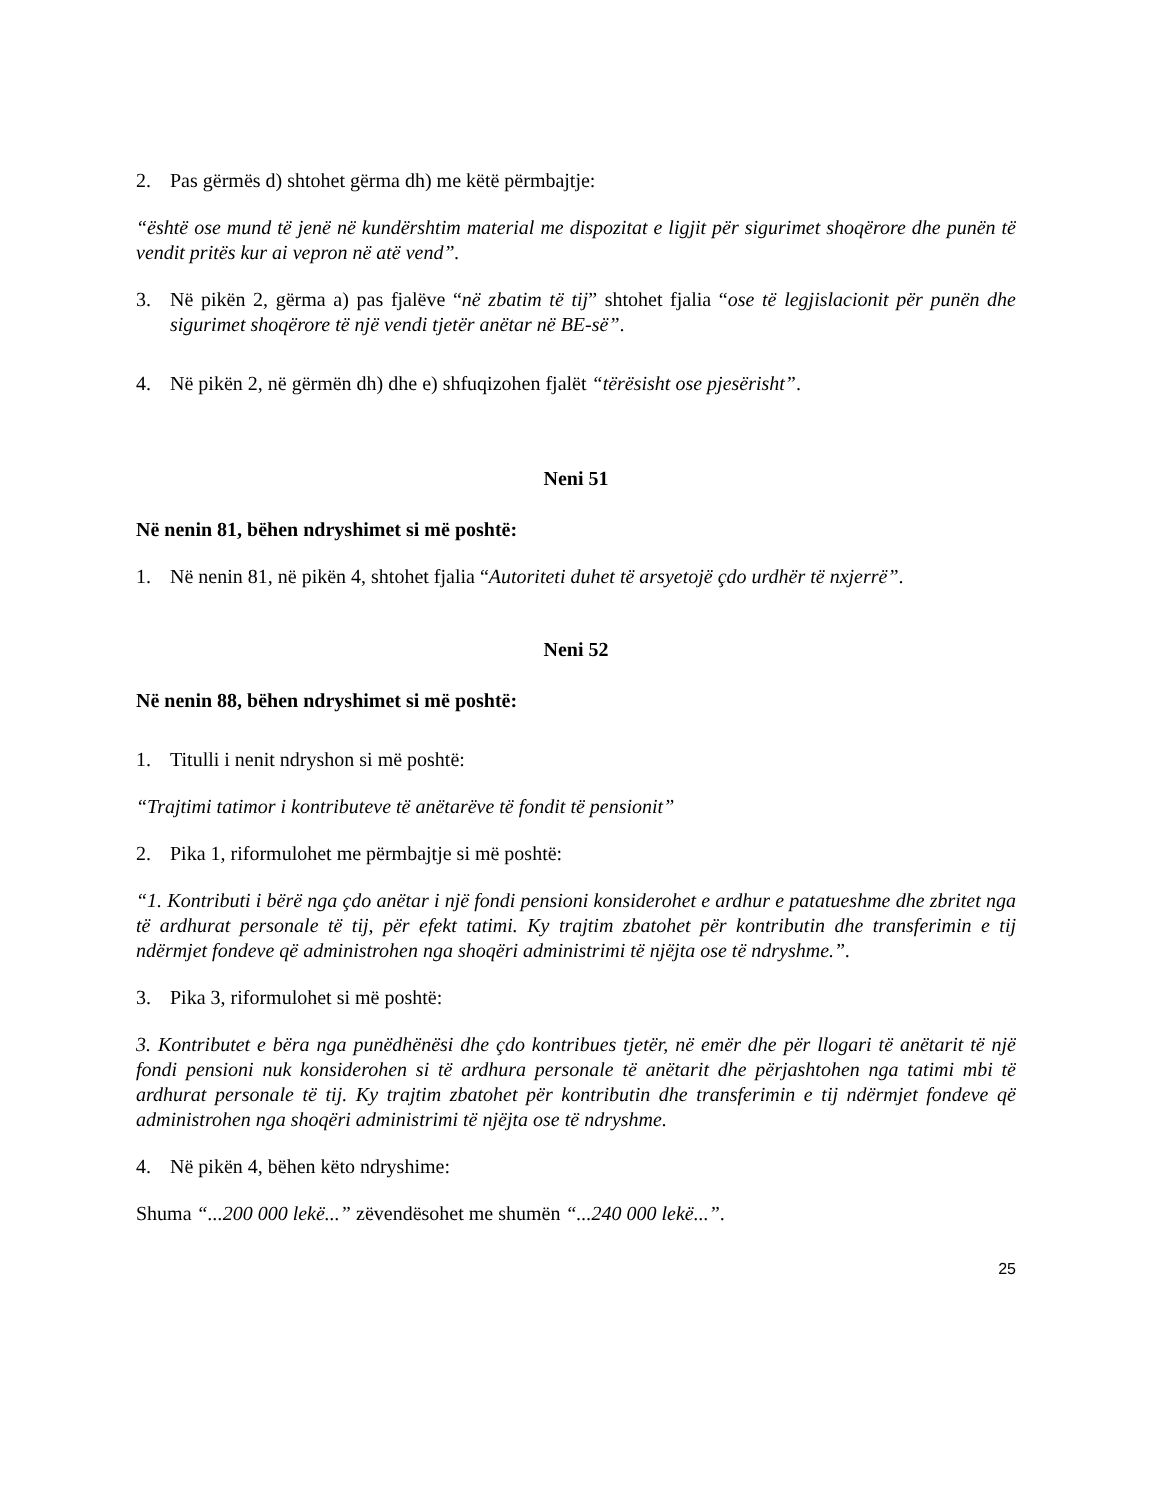2. Pas gërmës d) shtohet gërma dh) me këtë përmbajtje:
“është ose mund të jenë në kundërshtim material me dispozitat e ligjit për sigurimet shoqërore dhe punën të vendit pritës kur ai vepron në atë vend”.
3. Në pikën 2, gërma a) pas fjalëve “në zbatim të tij” shtohet fjalia “ose të legjislacionit për punën dhe sigurimet shoqërore të një vendi tjetër anëtar në BE-së”.
4. Në pikën 2, në gërmën dh) dhe e) shfuqizohen fjalët “tërësisht ose pjesërisht”.
Neni 51
Në nenin 81, bëhen ndryshimet si më poshtë:
1. Në nenin 81, në pikën 4, shtohet fjalia “Autoriteti duhet të arsyetojë çdo urdhër të nxjerrë”.
Neni 52
Në nenin 88, bëhen ndryshimet si më poshtë:
1. Titulli i nenit ndryshon si më poshtë:
“Trajtimi tatimor i kontributeve të anëtarëve të fondit të pensionit”
2. Pika 1, riformulohet me përmbajtje si më poshtë:
“1. Kontributi i bërë nga çdo anëtar i një fondi pensioni konsiderohet e ardhur e patatueshme dhe zbritet nga të ardhurat personale të tij, për efekt tatimi. Ky trajtim zbatohet për kontributin dhe transferimin e tij ndërmjet fondeve që administrohen nga shoqëri administrimi të njëjta ose të ndryshme.”.
3. Pika 3, riformulohet si më poshtë:
3. Kontributet e bëra nga punëdhënësi dhe çdo kontribues tjetër, në emër dhe për llogari të anëtarit të një fondi pensioni nuk konsiderohen si të ardhura personale të anëtarit dhe përjashtohen nga tatimi mbi të ardhurat personale të tij. Ky trajtim zbatohet për kontributin dhe transferimin e tij ndërmjet fondeve që administrohen nga shoqëri administrimi të njëjta ose të ndryshme.
4. Në pikën 4, bëhen këto ndryshime:
Shuma “...200 000 lekë...” zëvendësohet me shumën “...240 000 lekë...”.
25